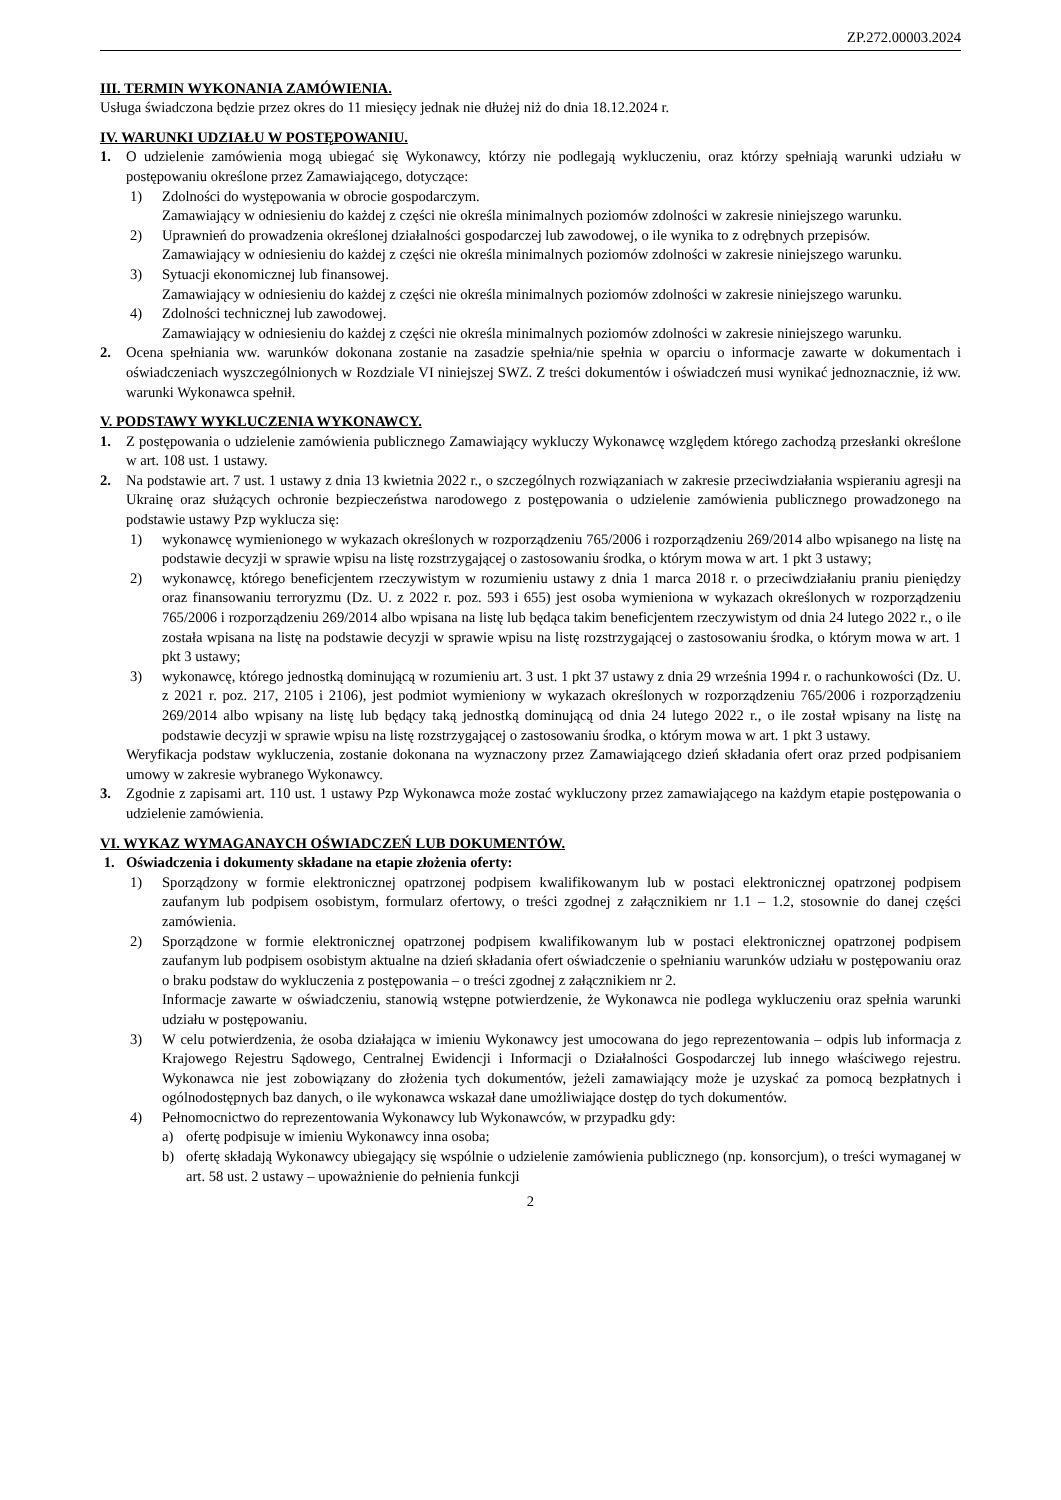ZP.272.00003.2024
III. TERMIN WYKONANIA ZAMÓWIENIA.
Usługa świadczona będzie przez okres do 11 miesięcy jednak nie dłużej niż do dnia 18.12.2024 r.
IV. WARUNKI UDZIAŁU W POSTĘPOWANIU.
1. O udzielenie zamówienia mogą ubiegać się Wykonawcy, którzy nie podlegają wykluczeniu, oraz którzy spełniają warunki udziału w postępowaniu określone przez Zamawiającego, dotyczące:
1) Zdolności do występowania w obrocie gospodarczym.
Zamawiający w odniesieniu do każdej z części nie określa minimalnych poziomów zdolności w zakresie niniejszego warunku.
2) Uprawnień do prowadzenia określonej działalności gospodarczej lub zawodowej, o ile wynika to z odrębnych przepisów.
Zamawiający w odniesieniu do każdej z części nie określa minimalnych poziomów zdolności w zakresie niniejszego warunku.
3) Sytuacji ekonomicznej lub finansowej.
Zamawiający w odniesieniu do każdej z części nie określa minimalnych poziomów zdolności w zakresie niniejszego warunku.
4) Zdolności technicznej lub zawodowej.
Zamawiający w odniesieniu do każdej z części nie określa minimalnych poziomów zdolności w zakresie niniejszego warunku.
2. Ocena spełniania ww. warunków dokonana zostanie na zasadzie spełnia/nie spełnia w oparciu o informacje zawarte w dokumentach i oświadczeniach wyszczególnionych w Rozdziale VI niniejszej SWZ. Z treści dokumentów i oświadczeń musi wynikać jednoznacznie, iż ww. warunki Wykonawca spełnił.
V. PODSTAWY WYKLUCZENIA WYKONAWCY.
1. Z postępowania o udzielenie zamówienia publicznego Zamawiający wykluczy Wykonawcę względem którego zachodzą przesłanki określone w art. 108 ust. 1 ustawy.
2. Na podstawie art. 7 ust. 1 ustawy z dnia 13 kwietnia 2022 r., o szczególnych rozwiązaniach w zakresie przeciwdziałania wspieraniu agresji na Ukrainę oraz służących ochronie bezpieczeństwa narodowego z postępowania o udzielenie zamówienia publicznego prowadzonego na podstawie ustawy Pzp wyklucza się:
1) wykonawcę wymienionego w wykazach określonych w rozporządzeniu 765/2006 i rozporządzeniu 269/2014 albo wpisanego na listę na podstawie decyzji w sprawie wpisu na listę rozstrzygającej o zastosowaniu środka, o którym mowa w art. 1 pkt 3 ustawy;
2) wykonawcę, którego beneficjentem rzeczywistym w rozumieniu ustawy z dnia 1 marca 2018 r. o przeciwdziałaniu praniu pieniędzy oraz finansowaniu terroryzmu (Dz. U. z 2022 r. poz. 593 i 655) jest osoba wymieniona w wykazach określonych w rozporządzeniu 765/2006 i rozporządzeniu 269/2014 albo wpisana na listę lub będąca takim beneficjentem rzeczywistym od dnia 24 lutego 2022 r., o ile została wpisana na listę na podstawie decyzji w sprawie wpisu na listę rozstrzygającej o zastosowaniu środka, o którym mowa w art. 1 pkt 3 ustawy;
3) wykonawcę, którego jednostką dominującą w rozumieniu art. 3 ust. 1 pkt 37 ustawy z dnia 29 września 1994 r. o rachunkowości (Dz. U. z 2021 r. poz. 217, 2105 i 2106), jest podmiot wymieniony w wykazach określonych w rozporządzeniu 765/2006 i rozporządzeniu 269/2014 albo wpisany na listę lub będący taką jednostką dominującą od dnia 24 lutego 2022 r., o ile został wpisany na listę na podstawie decyzji w sprawie wpisu na listę rozstrzygającej o zastosowaniu środka, o którym mowa w art. 1 pkt 3 ustawy.
Weryfikacja podstaw wykluczenia, zostanie dokonana na wyznaczony przez Zamawiającego dzień składania ofert oraz przed podpisaniem umowy w zakresie wybranego Wykonawcy.
3. Zgodnie z zapisami art. 110 ust. 1 ustawy Pzp Wykonawca może zostać wykluczony przez zamawiającego na każdym etapie postępowania o udzielenie zamówienia.
VI. WYKAZ WYMAGANAYCH OŚWIADCZEŃ LUB DOKUMENTÓW.
1. Oświadczenia i dokumenty składane na etapie złożenia oferty:
1) Sporządzony w formie elektronicznej opatrzonej podpisem kwalifikowanym lub w postaci elektronicznej opatrzonej podpisem zaufanym lub podpisem osobistym, formularz ofertowy, o treści zgodnej z załącznikiem nr 1.1 – 1.2, stosownie do danej części zamówienia.
2) Sporządzone w formie elektronicznej opatrzonej podpisem kwalifikowanym lub w postaci elektronicznej opatrzonej podpisem zaufanym lub podpisem osobistym aktualne na dzień składania ofert oświadczenie o spełnianiu warunków udziału w postępowaniu oraz o braku podstaw do wykluczenia z postępowania – o treści zgodnej z załącznikiem nr 2.
Informacje zawarte w oświadczeniu, stanowią wstępne potwierdzenie, że Wykonawca nie podlega wykluczeniu oraz spełnia warunki udziału w postępowaniu.
3) W celu potwierdzenia, że osoba działająca w imieniu Wykonawcy jest umocowana do jego reprezentowania – odpis lub informacja z Krajowego Rejestru Sądowego, Centralnej Ewidencji i Informacji o Działalności Gospodarczej lub innego właściwego rejestru. Wykonawca nie jest zobowiązany do złożenia tych dokumentów, jeżeli zamawiający może je uzyskać za pomocą bezpłatnych i ogólnodostępnych baz danych, o ile wykonawca wskazał dane umożliwiające dostęp do tych dokumentów.
4) Pełnomocnictwo do reprezentowania Wykonawcy lub Wykonawców, w przypadku gdy:
a) ofertę podpisuje w imieniu Wykonawcy inna osoba;
b) ofertę składają Wykonawcy ubiegający się wspólnie o udzielenie zamówienia publicznego (np. konsorcjum), o treści wymaganej w art. 58 ust. 2 ustawy – upoważnienie do pełnienia funkcji
2